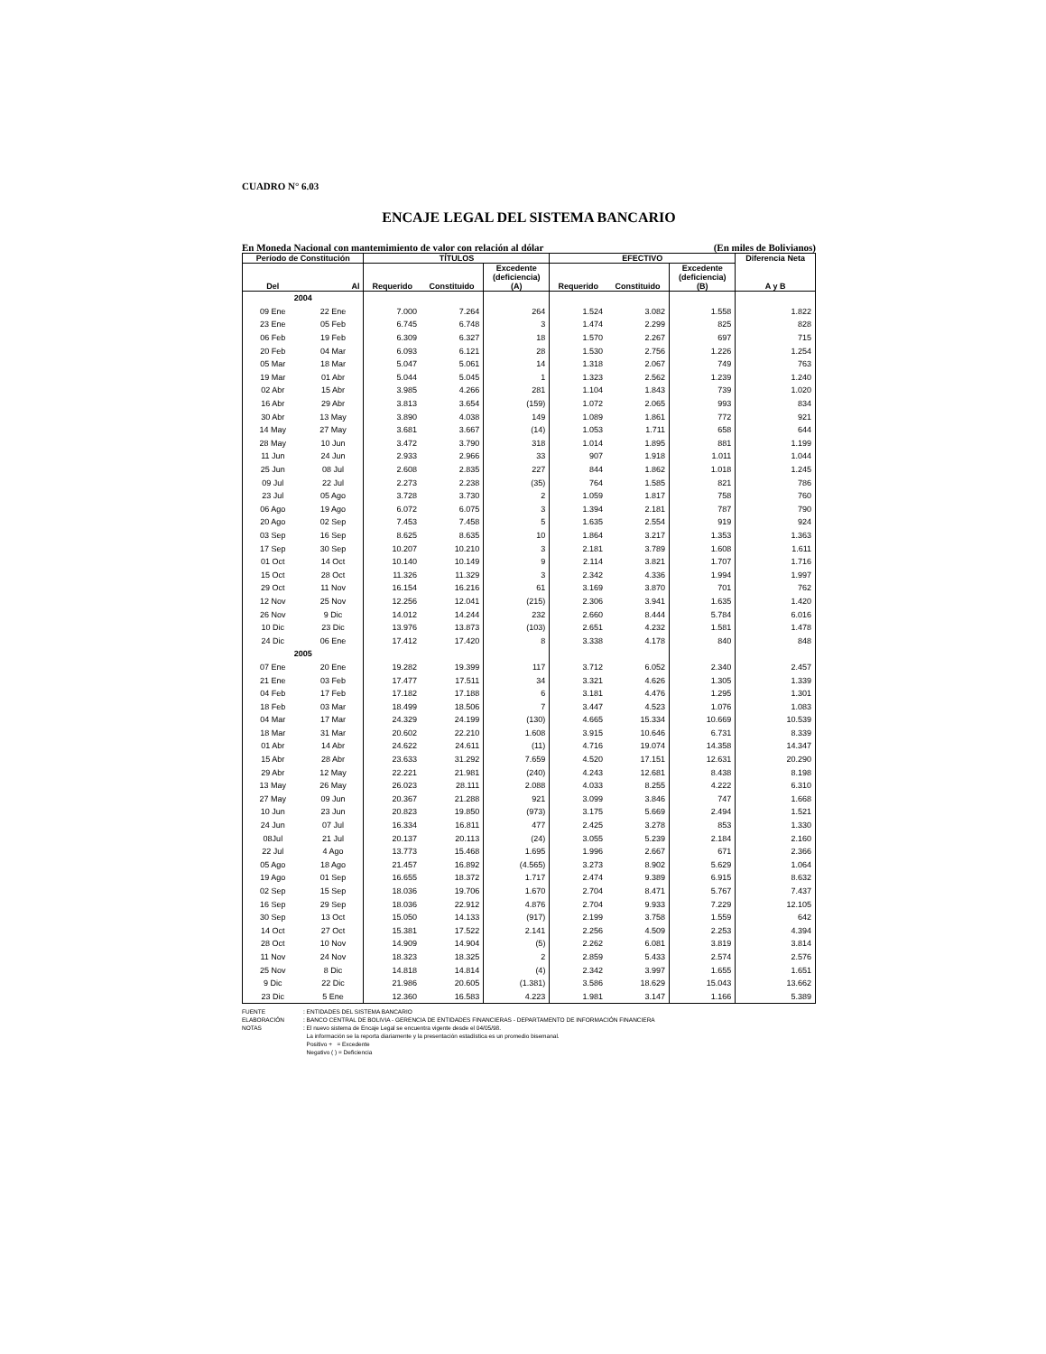CUADRO N° 6.03
ENCAJE LEGAL DEL SISTEMA BANCARIO
En Moneda Nacional con mantemimiento de valor con relación al dólar (En miles de Bolivianos)
| Período de Constitución | | TÍTULOS | | | EFECTIVO | | | Diferencia Neta |
| --- | --- | --- | --- | --- | --- | --- | --- | --- |
| Del | Al | Requerido | Constituido | Excedente (deficiencia) (A) | Requerido | Constituido | Excedente (deficiencia) (B) | A y B |
| 2004 | | | | | | | | |
| 09 Ene | 22 Ene | 7.000 | 7.264 | 264 | 1.524 | 3.082 | 1.558 | 1.822 |
| 23 Ene | 05 Feb | 6.745 | 6.748 | 3 | 1.474 | 2.299 | 825 | 828 |
| 06 Feb | 19 Feb | 6.309 | 6.327 | 18 | 1.570 | 2.267 | 697 | 715 |
| 20 Feb | 04 Mar | 6.093 | 6.121 | 28 | 1.530 | 2.756 | 1.226 | 1.254 |
| 05 Mar | 18 Mar | 5.047 | 5.061 | 14 | 1.318 | 2.067 | 749 | 763 |
| 19 Mar | 01 Abr | 5.044 | 5.045 | 1 | 1.323 | 2.562 | 1.239 | 1.240 |
| 02 Abr | 15 Abr | 3.985 | 4.266 | 281 | 1.104 | 1.843 | 739 | 1.020 |
| 16 Abr | 29 Abr | 3.813 | 3.654 | (159) | 1.072 | 2.065 | 993 | 834 |
| 30 Abr | 13 May | 3.890 | 4.038 | 149 | 1.089 | 1.861 | 772 | 921 |
| 14 May | 27 May | 3.681 | 3.667 | (14) | 1.053 | 1.711 | 658 | 644 |
| 28 May | 10 Jun | 3.472 | 3.790 | 318 | 1.014 | 1.895 | 881 | 1.199 |
| 11 Jun | 24 Jun | 2.933 | 2.966 | 33 | 907 | 1.918 | 1.011 | 1.044 |
| 25 Jun | 08 Jul | 2.608 | 2.835 | 227 | 844 | 1.862 | 1.018 | 1.245 |
| 09 Jul | 22 Jul | 2.273 | 2.238 | (35) | 764 | 1.585 | 821 | 786 |
| 23 Jul | 05 Ago | 3.728 | 3.730 | 2 | 1.059 | 1.817 | 758 | 760 |
| 06 Ago | 19 Ago | 6.072 | 6.075 | 3 | 1.394 | 2.181 | 787 | 790 |
| 20 Ago | 02 Sep | 7.453 | 7.458 | 5 | 1.635 | 2.554 | 919 | 924 |
| 03 Sep | 16 Sep | 8.625 | 8.635 | 10 | 1.864 | 3.217 | 1.353 | 1.363 |
| 17 Sep | 30 Sep | 10.207 | 10.210 | 3 | 2.181 | 3.789 | 1.608 | 1.611 |
| 01 Oct | 14 Oct | 10.140 | 10.149 | 9 | 2.114 | 3.821 | 1.707 | 1.716 |
| 15 Oct | 28 Oct | 11.326 | 11.329 | 3 | 2.342 | 4.336 | 1.994 | 1.997 |
| 29 Oct | 11 Nov | 16.154 | 16.216 | 61 | 3.169 | 3.870 | 701 | 762 |
| 12 Nov | 25 Nov | 12.256 | 12.041 | (215) | 2.306 | 3.941 | 1.635 | 1.420 |
| 26 Nov | 9 Dic | 14.012 | 14.244 | 232 | 2.660 | 8.444 | 5.784 | 6.016 |
| 10 Dic | 23 Dic | 13.976 | 13.873 | (103) | 2.651 | 4.232 | 1.581 | 1.478 |
| 24 Dic | 06 Ene | 17.412 | 17.420 | 8 | 3.338 | 4.178 | 840 | 848 |
| 2005 | | | | | | | | |
| 07 Ene | 20 Ene | 19.282 | 19.399 | 117 | 3.712 | 6.052 | 2.340 | 2.457 |
| 21 Ene | 03 Feb | 17.477 | 17.511 | 34 | 3.321 | 4.626 | 1.305 | 1.339 |
| 04 Feb | 17 Feb | 17.182 | 17.188 | 6 | 3.181 | 4.476 | 1.295 | 1.301 |
| 18 Feb | 03 Mar | 18.499 | 18.506 | 7 | 3.447 | 4.523 | 1.076 | 1.083 |
| 04 Mar | 17 Mar | 24.329 | 24.199 | (130) | 4.665 | 15.334 | 10.669 | 10.539 |
| 18 Mar | 31 Mar | 20.602 | 22.210 | 1.608 | 3.915 | 10.646 | 6.731 | 8.339 |
| 01 Abr | 14 Abr | 24.622 | 24.611 | (11) | 4.716 | 19.074 | 14.358 | 14.347 |
| 15 Abr | 28 Abr | 23.633 | 31.292 | 7.659 | 4.520 | 17.151 | 12.631 | 20.290 |
| 29 Abr | 12 May | 22.221 | 21.981 | (240) | 4.243 | 12.681 | 8.438 | 8.198 |
| 13 May | 26 May | 26.023 | 28.111 | 2.088 | 4.033 | 8.255 | 4.222 | 6.310 |
| 27 May | 09 Jun | 20.367 | 21.288 | 921 | 3.099 | 3.846 | 747 | 1.668 |
| 10 Jun | 23 Jun | 20.823 | 19.850 | (973) | 3.175 | 5.669 | 2.494 | 1.521 |
| 24 Jun | 07 Jul | 16.334 | 16.811 | 477 | 2.425 | 3.278 | 853 | 1.330 |
| 08Jul | 21 Jul | 20.137 | 20.113 | (24) | 3.055 | 5.239 | 2.184 | 2.160 |
| 22 Jul | 4 Ago | 13.773 | 15.468 | 1.695 | 1.996 | 2.667 | 671 | 2.366 |
| 05 Ago | 18 Ago | 21.457 | 16.892 | (4.565) | 3.273 | 8.902 | 5.629 | 1.064 |
| 19 Ago | 01 Sep | 16.655 | 18.372 | 1.717 | 2.474 | 9.389 | 6.915 | 8.632 |
| 02 Sep | 15 Sep | 18.036 | 19.706 | 1.670 | 2.704 | 8.471 | 5.767 | 7.437 |
| 16 Sep | 29 Sep | 18.036 | 22.912 | 4.876 | 2.704 | 9.933 | 7.229 | 12.105 |
| 30 Sep | 13 Oct | 15.050 | 14.133 | (917) | 2.199 | 3.758 | 1.559 | 642 |
| 14 Oct | 27 Oct | 15.381 | 17.522 | 2.141 | 2.256 | 4.509 | 2.253 | 4.394 |
| 28 Oct | 10 Nov | 14.909 | 14.904 | (5) | 2.262 | 6.081 | 3.819 | 3.814 |
| 11 Nov | 24 Nov | 18.323 | 18.325 | 2 | 2.859 | 5.433 | 2.574 | 2.576 |
| 25 Nov | 8 Dic | 14.818 | 14.814 | (4) | 2.342 | 3.997 | 1.655 | 1.651 |
| 9 Dic | 22 Dic | 21.986 | 20.605 | (1.381) | 3.586 | 18.629 | 15.043 | 13.662 |
| 23 Dic | 5 Ene | 12.360 | 16.583 | 4.223 | 1.981 | 3.147 | 1.166 | 5.389 |
FUENTE: ENTIDADES DEL SISTEMA BANCARIO
ELABORACIÓN: BANCO CENTRAL DE BOLIVIA - GERENCIA DE ENTIDADES FINANCIERAS - DEPARTAMENTO DE INFORMACIÓN FINANCIERA
NOTAS: El nuevo sistema de Encaje Legal se encuentra vigente desde el 04/05/98.
La información se la reporta diariamente y la presentación estadística es un promedio bisemanal.
Positivo + = Excedente
Negativo ( ) = Deficiencia